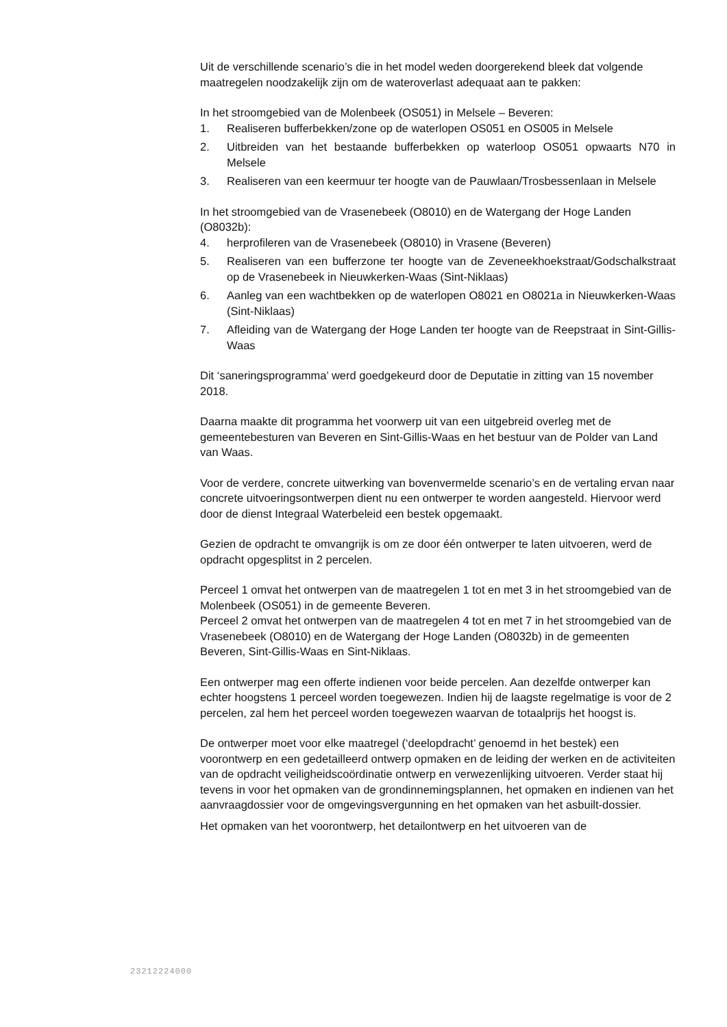Uit de verschillende scenario’s die in het model weden doorgerekend bleek dat volgende maatregelen noodzakelijk zijn om de wateroverlast adequaat aan te pakken:
In het stroomgebied van de Molenbeek (OS051) in Melsele – Beveren:
1. Realiseren bufferbekken/zone op de waterlopen OS051 en OS005 in Melsele
2. Uitbreiden van het bestaande bufferbekken op waterloop OS051 opwaarts N70 in Melsele
3. Realiseren van een keermuur ter hoogte van de Pauwlaan/Trosbessenlaan in Melsele
In het stroomgebied van de Vrasenebeek (O8010) en de Watergang der Hoge Landen (O8032b):
4. herprofileren van de Vrasenebeek (O8010) in Vrasene (Beveren)
5. Realiseren van een bufferzone ter hoogte van de Zeveneekhoekstraat/Godschalkstraat op de Vrasenebeek in Nieuwkerken-Waas (Sint-Niklaas)
6. Aanleg van een wachtbekken op de waterlopen O8021 en O8021a in Nieuwkerken-Waas (Sint-Niklaas)
7. Afleiding van de Watergang der Hoge Landen ter hoogte van de Reepstraat in Sint-Gillis-Waas
Dit ‘saneringsprogramma’ werd goedgekeurd door de Deputatie in zitting van 15 november 2018.
Daarna maakte dit programma het voorwerp uit van een uitgebreid overleg met de gemeentebesturen van Beveren en Sint-Gillis-Waas en het bestuur van de Polder van Land van Waas.
Voor de verdere, concrete uitwerking van bovenvermelde scenario’s en de vertaling ervan naar concrete uitvoeringsontwerpen dient nu een ontwerper te worden aangesteld. Hiervoor werd door de dienst Integraal Waterbeleid een bestek opgemaakt.
Gezien de opdracht te omvangrijk is om ze door één ontwerper te laten uitvoeren, werd de opdracht opgesplitst in 2 percelen.
Perceel 1 omvat het ontwerpen van de maatregelen 1 tot en met 3 in het stroomgebied van de Molenbeek (OS051) in de gemeente Beveren.
Perceel 2 omvat het ontwerpen van de maatregelen 4 tot en met 7 in het stroomgebied van de Vrasenebeek (O8010) en de Watergang der Hoge Landen (O8032b) in de gemeenten Beveren, Sint-Gillis-Waas en Sint-Niklaas.
Een ontwerper mag een offerte indienen voor beide percelen. Aan dezelfde ontwerper kan echter hoogstens 1 perceel worden toegewezen. Indien hij de laagste regelmatige is voor de 2 percelen, zal hem het perceel worden toegewezen waarvan de totaalprijs het hoogst is.
De ontwerper moet voor elke maatregel (‘deelopdracht’ genoemd in het bestek) een voorontwerp en een gedetailleerd ontwerp opmaken en de leiding der werken en de activiteiten van de opdracht veiligheidscoördinatie ontwerp en verwezenlijking uitvoeren. Verder staat hij tevens in voor het opmaken van de grondinnemingsplannen, het opmaken en indienen van het aanvraagdossier voor de omgevingsvergunning en het opmaken van het asbuilt-dossier.
Het opmaken van het voorontwerp, het detailontwerp en het uitvoeren van de
23212224000